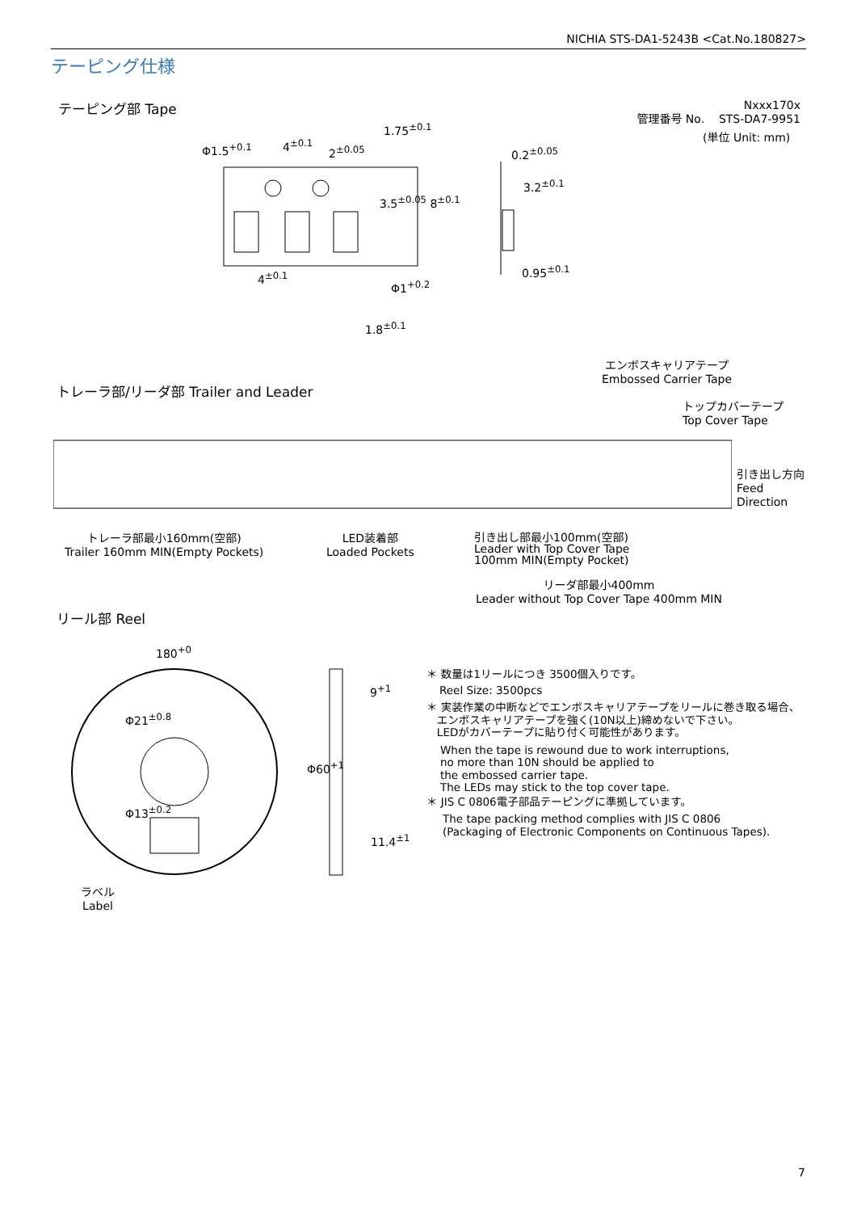NICHIA STS-DA1-5243B <Cat.No.180827>
テーピング仕様
テーピング部 Tape
Nxxx170x
管理番号 No. STS-DA7-9951
(単位 Unit: mm)
Φ1.5<sup>+0.1</sup> 4<sup>±0.1</sup> 2<sup>±0.05</sup>
1.75<sup>±0.1</sup>
3.5<sup>±0.05</sup> 8<sup>±0.1</sup>
0.2<sup>±0.05</sup>
3.2<sup>±0.1</sup>
0.95<sup>±0.1</sup>
4<sup>±0.1</sup>
Φ1<sup>+0.2</sup>
1.8<sup>±0.1</sup>
エンボスキャリアテープ
Embossed Carrier Tape
トレーラ部/リーダ部 Trailer and Leader
トップカバーテープ
Top Cover Tape
引き出し方向
Feed
Direction
トレーラ部最小160mm(空部)
Trailer 160mm MIN(Empty Pockets)
LED装着部
Loaded Pockets
引き出し部最小100mm(空部)
Leader with Top Cover Tape
100mm MIN(Empty Pocket)
リーダ部最小400mm
Leader without Top Cover Tape 400mm MIN
リール部 Reel
180<sup>+0</sup>
Φ21<sup>±0.8</sup>
Φ13<sup>±0.2</sup>
9<sup>+1</sup>
Φ60<sup>+1</sup>
11.4<sup>±1</sup>
ラベル
Label
＊ 数量は1リールにつき 3500個入りです。
Reel Size: 3500pcs
＊ 実装作業の中断などでエンボスキャリアテープをリールに巻き取る場合、
エンボスキャリアテープを強く(10N以上)締めないで下さい。
LEDがカバーテープに貼り付く可能性があります。
When the tape is rewound due to work interruptions,
no more than 10N should be applied to
the embossed carrier tape.
The LEDs may stick to the top cover tape.
＊ JIS C 0806電子部品テーピングに準拠しています。
The tape packing method complies with JIS C 0806
(Packaging of Electronic Components on Continuous Tapes).
7